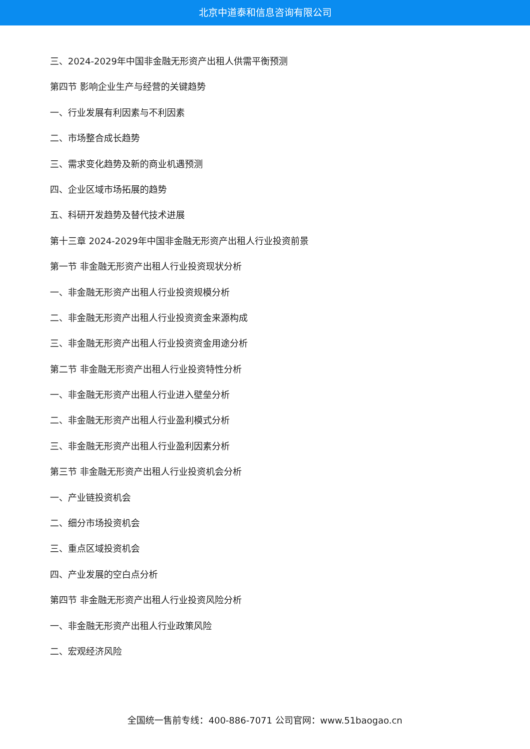北京中道泰和信息咨询有限公司
三、2024-2029年中国非金融无形资产出租人供需平衡预测
第四节 影响企业生产与经营的关键趋势
一、行业发展有利因素与不利因素
二、市场整合成长趋势
三、需求变化趋势及新的商业机遇预测
四、企业区域市场拓展的趋势
五、科研开发趋势及替代技术进展
第十三章 2024-2029年中国非金融无形资产出租人行业投资前景
第一节 非金融无形资产出租人行业投资现状分析
一、非金融无形资产出租人行业投资规模分析
二、非金融无形资产出租人行业投资资金来源构成
三、非金融无形资产出租人行业投资资金用途分析
第二节 非金融无形资产出租人行业投资特性分析
一、非金融无形资产出租人行业进入壁垒分析
二、非金融无形资产出租人行业盈利模式分析
三、非金融无形资产出租人行业盈利因素分析
第三节 非金融无形资产出租人行业投资机会分析
一、产业链投资机会
二、细分市场投资机会
三、重点区域投资机会
四、产业发展的空白点分析
第四节 非金融无形资产出租人行业投资风险分析
一、非金融无形资产出租人行业政策风险
二、宏观经济风险
全国统一售前专线：400-886-7071 公司官网：www.51baogao.cn